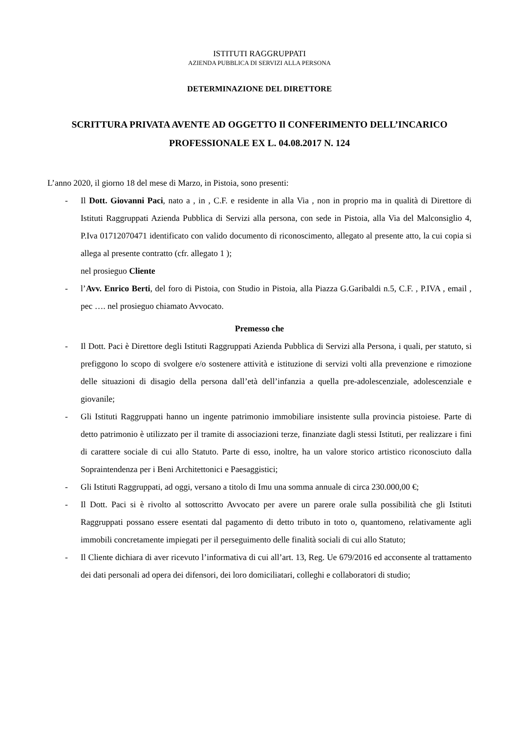ISTITUTI RAGGRUPPATI
AZIENDA PUBBLICA DI SERVIZI ALLA PERSONA
DETERMINAZIONE DEL DIRETTORE
SCRITTURA PRIVATA AVENTE AD OGGETTO Il CONFERIMENTO DELL’INCARICO PROFESSIONALE EX L. 04.08.2017 N. 124
L’anno 2020, il giorno 18 del mese di Marzo, in Pistoia, sono presenti:
- Il Dott. Giovanni Paci, nato a , in , C.F. e residente in alla Via , non in proprio ma in qualità di Direttore di Istituti Raggruppati Azienda Pubblica di Servizi alla persona, con sede in Pistoia, alla Via del Malconsiglio 4, P.Iva 01712070471 identificato con valido documento di riconoscimento, allegato al presente atto, la cui copia si allega al presente contratto (cfr. allegato 1 );
nel prosieguo Cliente
- l’Avv. Enrico Berti, del foro di Pistoia, con Studio in Pistoia, alla Piazza G.Garibaldi n.5, C.F. , P.IVA , email , pec …. nel prosieguo chiamato Avvocato.
Premesso che
- Il Dott. Paci è Direttore degli Istituti Raggruppati Azienda Pubblica di Servizi alla Persona, i quali, per statuto, si prefiggono lo scopo di svolgere e/o sostenere attività e istituzione di servizi volti alla prevenzione e rimozione delle situazioni di disagio della persona dall’età dell’infanzia a quella pre-adolescenziale, adolescenziale e giovanile;
- Gli Istituti Raggruppati hanno un ingente patrimonio immobiliare insistente sulla provincia pistoiese. Parte di detto patrimonio è utilizzato per il tramite di associazioni terze, finanziate dagli stessi Istituti, per realizzare i fini di carattere sociale di cui allo Statuto. Parte di esso, inoltre, ha un valore storico artistico riconosciuto dalla Sopraintendenza per i Beni Architettonici e Paesaggistici;
- Gli Istituti Raggruppati, ad oggi, versano a titolo di Imu una somma annuale di circa 230.000,00 €;
- Il Dott. Paci si è rivolto al sottoscritto Avvocato per avere un parere orale sulla possibilità che gli Istituti Raggruppati possano essere esentati dal pagamento di detto tributo in toto o, quantomeno, relativamente agli immobili concretamente impiegati per il perseguimento delle finalità sociali di cui allo Statuto;
- Il Cliente dichiara di aver ricevuto l’informativa di cui all’art. 13, Reg. Ue 679/2016 ed acconsente al trattamento dei dati personali ad opera dei difensori, dei loro domiciliatari, colleghi e collaboratori di studio;